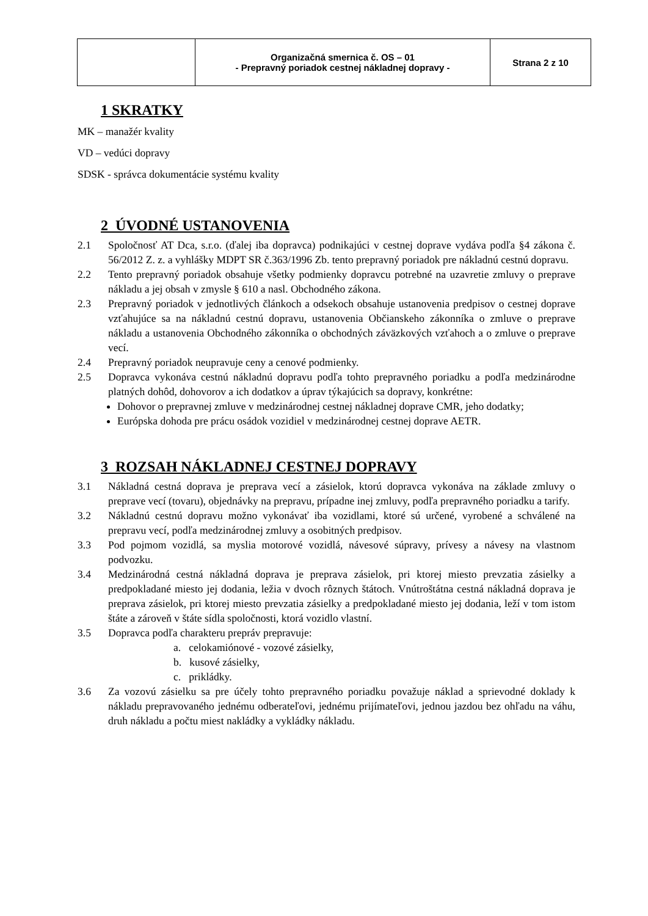| | Organizačná smernica č. OS – 01 - Prepravný poriadok cestnej nákladnej dopravy - | Strana 2 z 10 |
1 SKRATKY
MK – manažér kvality
VD – vedúci dopravy
SDSK - správca dokumentácie systému kvality
2 ÚVODNÉ USTANOVENIA
2.1 Spoločnosť AT Dca, s.r.o. (ďalej iba dopravca) podnikajúci v cestnej doprave vydáva podľa §4 zákona č. 56/2012 Z. z. a vyhlášky MDPT SR č.363/1996 Zb. tento prepravný poriadok pre nákladnú cestnú dopravu.
2.2 Tento prepravný poriadok obsahuje všetky podmienky dopravcu potrebné na uzavretie zmluvy o preprave nákladu a jej obsah v zmysle § 610 a nasl. Obchodného zákona.
2.3 Prepravný poriadok v jednotlivých článkoch a odsekoch obsahuje ustanovenia predpisov o cestnej doprave vzťahujúce sa na nákladnú cestnú dopravu, ustanovenia Občianskeho zákonníka o zmluve o preprave nákladu a ustanovenia Obchodného zákonníka o obchodných záväzkových vzťahoch a o zmluve o preprave vecí.
2.4 Prepravný poriadok neupravuje ceny a cenové podmienky.
2.5 Dopravca vykonáva cestnú nákladnú dopravu podľa tohto prepravného poriadku a podľa medzinárodne platných dohôd, dohovorov a ich dodatkov a úprav týkajúcich sa dopravy, konkrétne:
Dohovor o prepravnej zmluve v medzinárodnej cestnej nákladnej doprave CMR, jeho dodatky;
Európska dohoda pre prácu osádok vozidiel v medzinárodnej cestnej doprave AETR.
3 ROZSAH NÁKLADNEJ CESTNEJ DOPRAVY
3.1 Nákladná cestná doprava je preprava vecí a zásielok, ktorú dopravca vykonáva na základe zmluvy o preprave vecí (tovaru), objednávky na prepravu, prípadne inej zmluvy, podľa prepravného poriadku a tarify.
3.2 Nákladnú cestnú dopravu možno vykonávať iba vozidlami, ktoré sú určené, vyrobené a schválené na prepravu vecí, podľa medzinárodnej zmluvy a osobitných predpisov.
3.3 Pod pojmom vozidlá, sa myslia motorové vozidlá, návesové súpravy, prívesy a návesy na vlastnom podvozku.
3.4 Medzinárodná cestná nákladná doprava je preprava zásielok, pri ktorej miesto prevzatia zásielky a predpokladané miesto jej dodania, ležia v dvoch rôznych štátoch. Vnútroštátna cestná nákladná doprava je preprava zásielok, pri ktorej miesto prevzatia zásielky a predpokladané miesto jej dodania, leží v tom istom štáte a zároveň v štáte sídla spoločnosti, ktorá vozidlo vlastní.
3.5 Dopravca podľa charakteru prepráv prepravuje:
a. celokamiónové - vozové zásielky,
b. kusové zásielky,
c. prikládky.
3.6 Za vozovú zásielku sa pre účely tohto prepravného poriadku považuje náklad a sprievodné doklady k nákladu prepravovaného jednému odberateľovi, jednému prijímateľovi, jednou jazdou bez ohľadu na váhu, druh nákladu a počtu miest nakládky a vykládky nákladu.